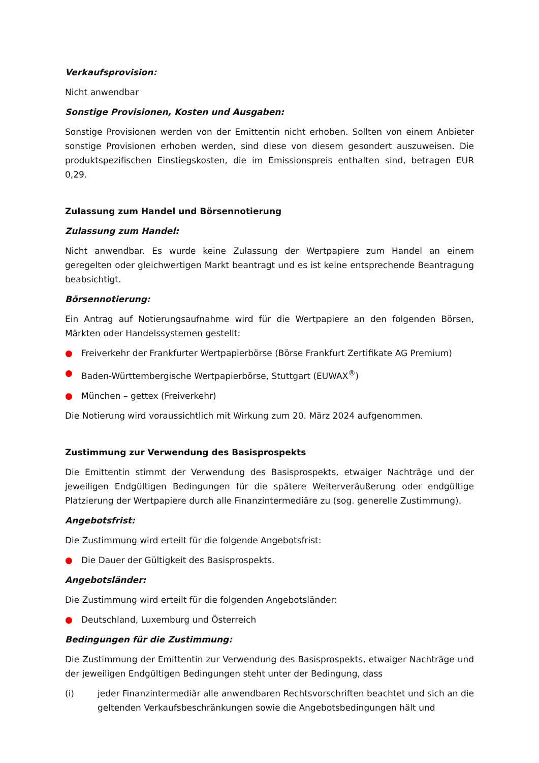Verkaufsprovision:
Nicht anwendbar
Sonstige Provisionen, Kosten und Ausgaben:
Sonstige Provisionen werden von der Emittentin nicht erhoben. Sollten von einem Anbieter sonstige Provisionen erhoben werden, sind diese von diesem gesondert auszuweisen. Die produktspezifischen Einstiegskosten, die im Emissionspreis enthalten sind, betragen EUR 0,29.
Zulassung zum Handel und Börsennotierung
Zulassung zum Handel:
Nicht anwendbar. Es wurde keine Zulassung der Wertpapiere zum Handel an einem geregelten oder gleichwertigen Markt beantragt und es ist keine entsprechende Beantragung beabsichtigt.
Börsennotierung:
Ein Antrag auf Notierungsaufnahme wird für die Wertpapiere an den folgenden Börsen, Märkten oder Handelssystemen gestellt:
● Freiverkehr der Frankfurter Wertpapierbörse (Börse Frankfurt Zertifikate AG Premium)
● Baden-Württembergische Wertpapierbörse, Stuttgart (EUWAX<sup>®</sup>)
● München – gettex (Freiverkehr)
Die Notierung wird voraussichtlich mit Wirkung zum 20. März 2024 aufgenommen.
Zustimmung zur Verwendung des Basisprospekts
Die Emittentin stimmt der Verwendung des Basisprospekts, etwaiger Nachträge und der jeweiligen Endgültigen Bedingungen für die spätere Weiterveräußerung oder endgültige Platzierung der Wertpapiere durch alle Finanzintermediäre zu (sog. generelle Zustimmung).
Angebotsfrist:
Die Zustimmung wird erteilt für die folgende Angebotsfrist:
● Die Dauer der Gültigkeit des Basisprospekts.
Angebotsländer:
Die Zustimmung wird erteilt für die folgenden Angebotsländer:
● Deutschland, Luxemburg und Österreich
Bedingungen für die Zustimmung:
Die Zustimmung der Emittentin zur Verwendung des Basisprospekts, etwaiger Nachträge und der jeweiligen Endgültigen Bedingungen steht unter der Bedingung, dass
(i) jeder Finanzintermediär alle anwendbaren Rechtsvorschriften beachtet und sich an die geltenden Verkaufsbeschränkungen sowie die Angebotsbedingungen hält und